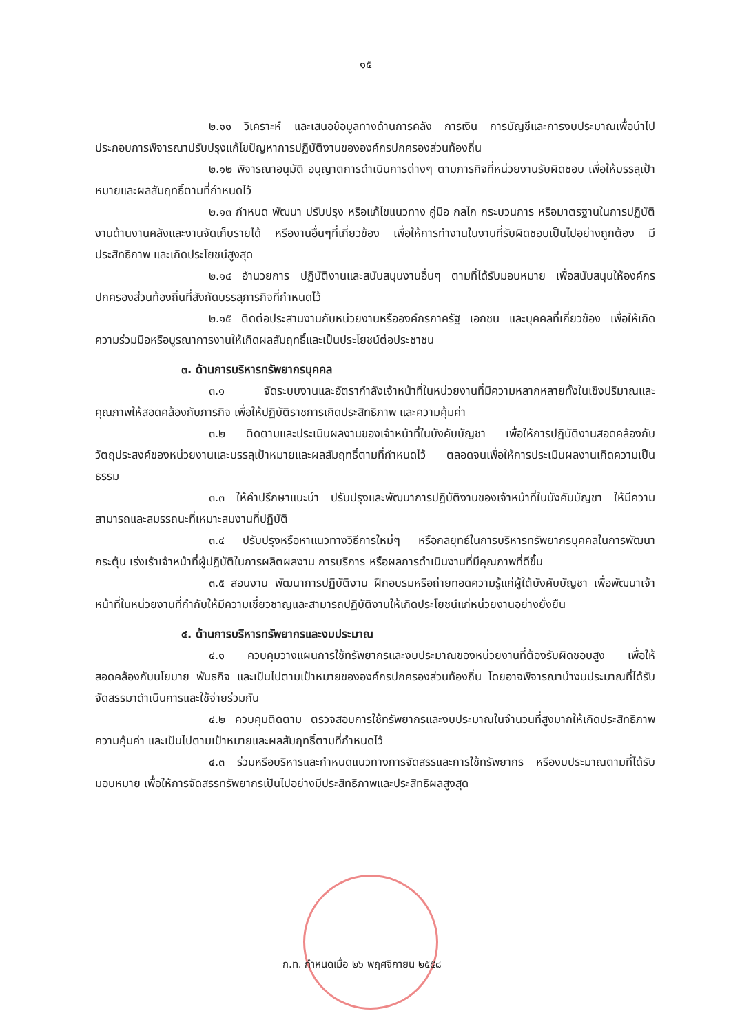๑๕
๒.๑๑ วิเคราะห์ และเสนอข้อมูลทางด้านการคลัง การเงิน การบัญชีและการงบประมาณเพื่อนำไปประกอบการพิจารณาปรับปรุงแก้ไขปัญหาการปฏิบัติงานขององค์กรปกครองส่วนท้องถิ่น
๒.๑๒ พิจารณาอนุมัติ อนุญาตการดำเนินการต่างๆ ตามภารกิจที่หน่วยงานรับผิดชอบ เพื่อให้บรรลุเป้าหมายและผลสัมฤทธิ์ตามที่กำหนดไว้
๒.๑๓ กำหนด พัฒนา ปรับปรุง หรือแก้ไขแนวทาง คู่มือ กลไก กระบวนการ หรือมาตรฐานในการปฏิบัติงานด้านงานคลังและงานจัดเก็บรายได้ หรืองานอื่นๆที่เกี่ยวข้อง เพื่อให้การทำงานในงานที่รับผิดชอบเป็นไปอย่างถูกต้อง มีประสิทธิภาพ และเกิดประโยชน์สูงสุด
๒.๑๔ อำนวยการ ปฏิบัติงานและสนับสนุนงานอื่นๆ ตามที่ได้รับมอบหมาย เพื่อสนับสนุนให้องค์กรปกครองส่วนท้องถิ่นที่สังกัดบรรลุภารกิจที่กำหนดไว้
๒.๑๕ ติดต่อประสานงานกับหน่วยงานหรือองค์กรภาครัฐ เอกชน และบุคคลที่เกี่ยวข้อง เพื่อให้เกิดความร่วมมือหรือบูรณาการงานให้เกิดผลสัมฤทธิ์และเป็นประโยชน์ต่อประชาชน
๓. ด้านการบริหารทรัพยากรบุคคล
๓.๑ จัดระบบงานและอัตรากำลังเจ้าหน้าที่ในหน่วยงานที่มีความหลากหลายทั้งในเชิงปริมาณและคุณภาพให้สอดคล้องกับภารกิจ เพื่อให้ปฏิบัติราชการเกิดประสิทธิภาพ และความคุ้มค่า
๓.๒ ติดตามและประเมินผลงานของเจ้าหน้าที่ในบังคับบัญชา เพื่อให้การปฏิบัติงานสอดคล้องกับวัตถุประสงค์ของหน่วยงานและบรรลุเป้าหมายและผลสัมฤทธิ์ตามที่กำหนดไว้ ตลอดจนเพื่อให้การประเมินผลงานเกิดความเป็นธรรม
๓.๓ ให้คำปรึกษาแนะนำ ปรับปรุงและพัฒนาการปฏิบัติงานของเจ้าหน้าที่ในบังคับบัญชา ให้มีความสามารถและสมรรถนะที่เหมาะสมงานที่ปฏิบัติ
๓.๔ ปรับปรุงหรือหาแนวทางวิธีการใหม่ๆ หรือกลยุทธ์ในการบริหารทรัพยากรบุคคลในการพัฒนา กระตุ้น เร่งเร้าเจ้าหน้าที่ผู้ปฏิบัติในการผลิตผลงาน การบริการ หรือผลการดำเนินงานที่มีคุณภาพที่ดีขึ้น
๓.๕ สอนงาน พัฒนาการปฏิบัติงาน ฝึกอบรมหรือถ่ายทอดความรู้แก่ผู้ใต้บังคับบัญชา เพื่อพัฒนาเจ้าหน้าที่ในหน่วยงานที่กำกับให้มีความเชี่ยวชาญและสามารถปฏิบัติงานให้เกิดประโยชน์แก่หน่วยงานอย่างยั่งยืน
๔. ด้านการบริหารทรัพยากรและงบประมาณ
๔.๑ ควบคุมวางแผนการใช้ทรัพยากรและงบประมาณของหน่วยงานที่ต้องรับผิดชอบสูง เพื่อให้สอดคล้องกับนโยบาย พันธกิจ และเป็นไปตามเป้าหมายขององค์กรปกครองส่วนท้องถิ่น โดยอาจพิจารณานำงบประมาณที่ได้รับจัดสรรมาดำเนินการและใช้จ่ายร่วมกัน
๔.๒ ควบคุมติดตาม ตรวจสอบการใช้ทรัพยากรและงบประมาณในจำนวนที่สูงมากให้เกิดประสิทธิภาพ ความคุ้มค่า และเป็นไปตามเป้าหมายและผลสัมฤทธิ์ตามที่กำหนดไว้
๔.๓ ร่วมหรือบริหารและกำหนดแนวทางการจัดสรรและการใช้ทรัพยากร หรืองบประมาณตามที่ได้รับมอบหมาย เพื่อให้การจัดสรรทรัพยากรเป็นไปอย่างมีประสิทธิภาพและประสิทธิผลสูงสุด
ก.ท. กำหนดเมื่อ ๒๖ พฤศจิกายน ๒๕๕๘